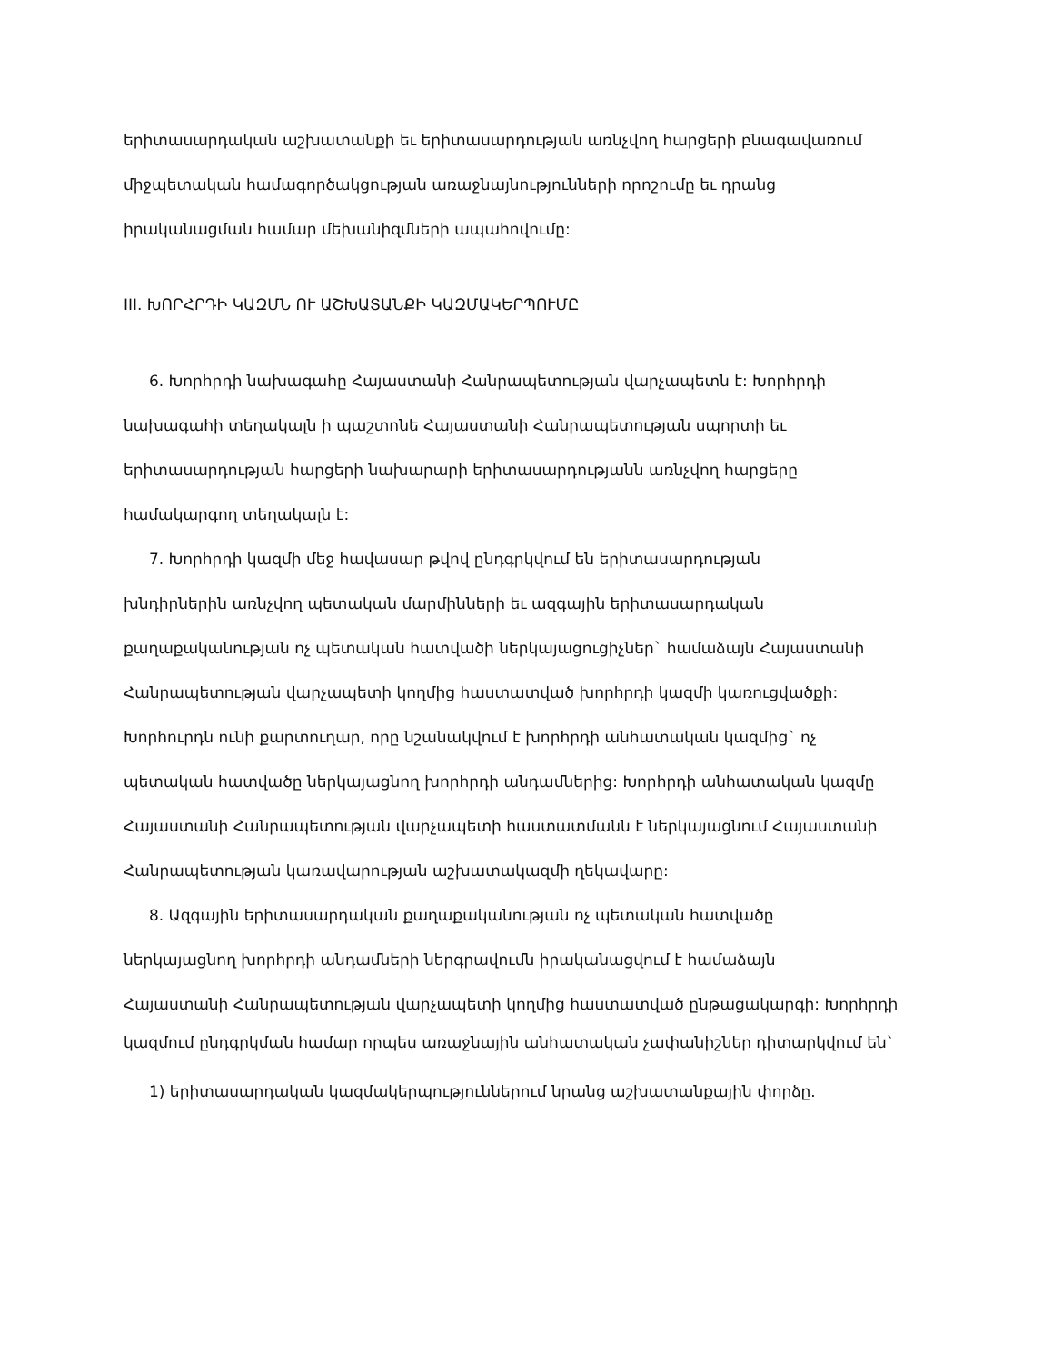երիտասարդական աշխատանքի եւ երիտասարդության առնչվող հարցերի բնագավառում
միջպետական համագործակցության առաջնայնությունների որոշումը եւ դրանց
իրականացման համար մեխանիզմների ապահովումը:
III. ԽՈՐՀՐԴԻ ԿԱԶՄՆ ՈՒ ԱՇԽԱՏԱՆՔԻ ԿԱԶՄԱԿԵՐՊՈՒՄԸ
6. Խորհրդի նախագահը Հայաստանի Հանրապետության վարչապետն է: Խորհրդի
նախագահի տեղակալն ի պաշտոնե Հայաստանի Հանրապետության սպորտի եւ
երիտասարդության հարցերի նախարարի երիտասարդությանն առնչվող հարցերը
համակարգող տեղակալն է:
7. Խորհրդի կազմի մեջ հավասար թվով ընդգրկվում են երիտասարդության
խնդիրներին առնչվող պետական մարմինների եւ ազգային երիտասարդական
քաղաքականության ոչ պետական հատվածի ներկայացուցիչներ` համաձայն Հայաստանի
Հանրապետության վարչապետի կողմից հաստատված խորհրդի կազմի կառուցվածքի:
Խորհուրդն ունի քարտուղար, որը նշանակվում է խորհրդի անհատական կազմից` ոչ
պետական հատվածը ներկայացնող խորհրդի անդամներից: Խորհրդի անհատական կազմը
Հայաստանի Հանրապետության վարչապետի հաստատմանն է ներկայացնում Հայաստանի
Հանրապետության կառավարության աշխատակազմի ղեկավարը:
8. Ազգային երիտասարդական քաղաքականության ոչ պետական հատվածը
ներկայացնող խորհրդի անդամների ներգրավումն իրականացվում է համաձայն
Հայաստանի Հանրապետության վարչապետի կողմից հաստատված ընթացակարգի: Խորհրդի
կազմում ընդգրկման համար որպես առաջնային անհատական չափանիշներ դիտարկվում են`
1) երիտասարդական կազմակերպություններում նրանց աշխատանքային փորձը.